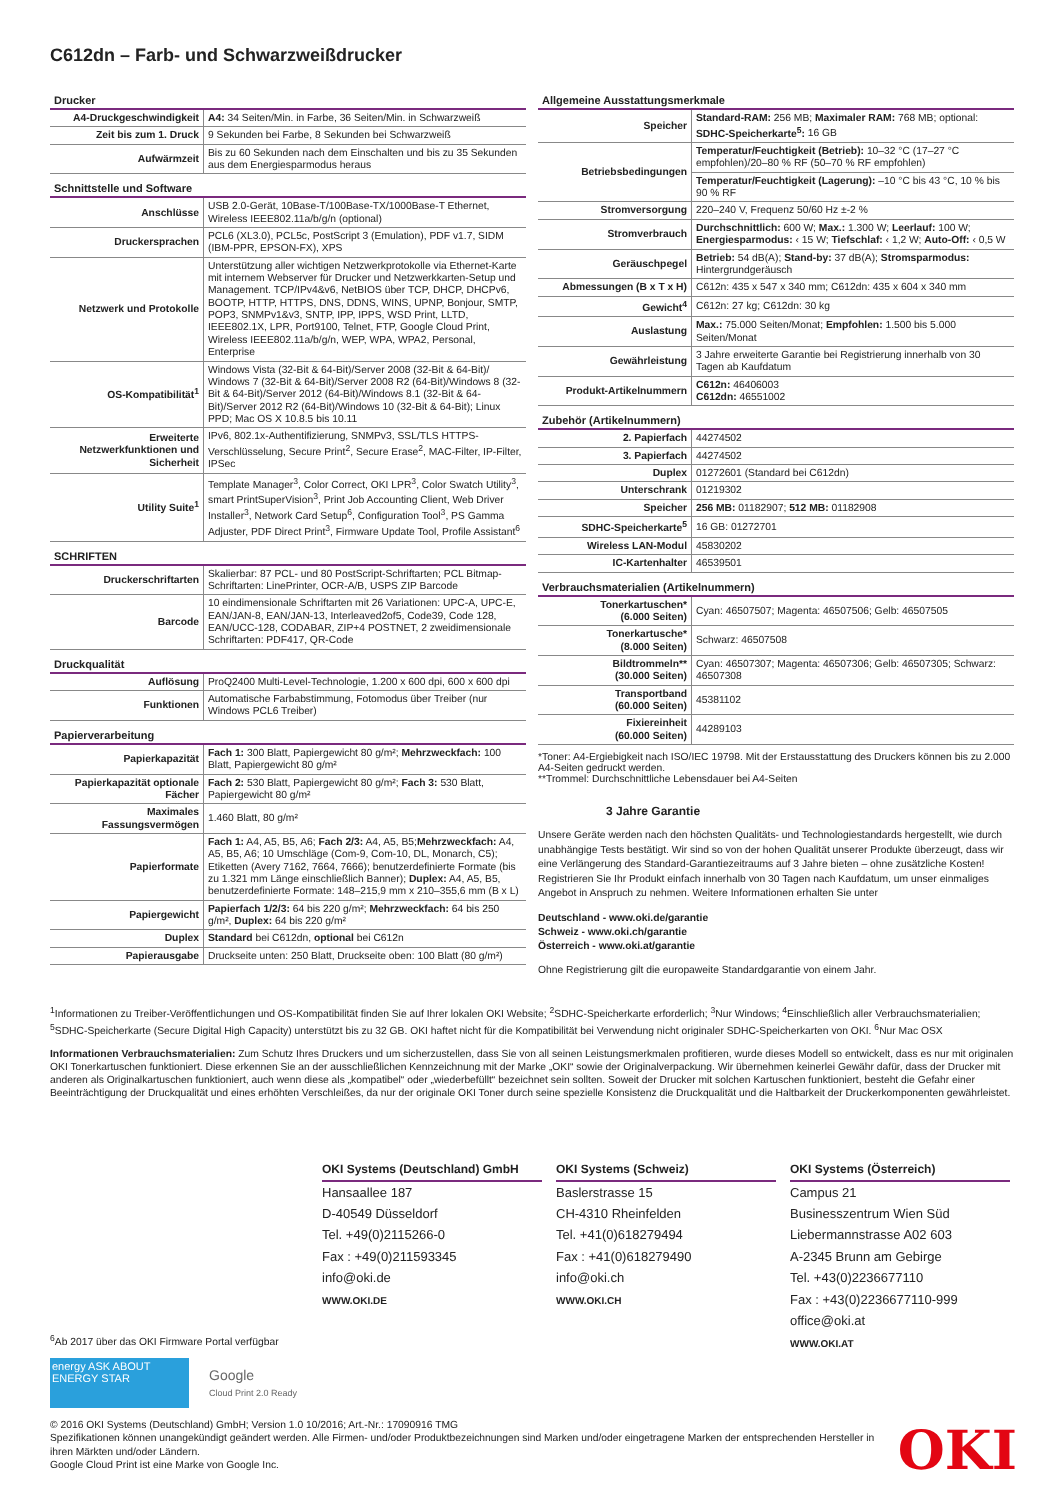C612dn – Farb- und Schwarzweißdrucker
Drucker
| A4-Druckgeschwindigkeit | A4: 34 Seiten/Min. in Farbe, 36 Seiten/Min. in Schwarzweiß |
| Zeit bis zum 1. Druck | 9 Sekunden bei Farbe, 8 Sekunden bei Schwarzweiß |
| Aufwärmzeit | Bis zu 60 Sekunden nach dem Einschalten und bis zu 35 Sekunden aus dem Energiesparmodus heraus |
Schnittstelle und Software
| Anschlüsse | USB 2.0-Gerät, 10Base-T/100Base-TX/1000Base-T Ethernet, Wireless IEEE802.11a/b/g/n (optional) |
| Druckersprachen | PCL6 (XL3.0), PCL5c, PostScript 3 (Emulation), PDF v1.7, SIDM (IBM-PPR, EPSON-FX), XPS |
| Netzwerk und Protokolle | Unterstützung aller wichtigen Netzwerkprotokolle via Ethernet-Karte mit internem Webserver für Drucker und Netzwerkkarten-Setup und Management. TCP/IPv4&v6, NetBIOS über TCP, DHCP, DHCPv6, BOOTP, HTTP, HTTPS, DNS, DDNS, WINS, UPNP, Bonjour, SMTP, POP3, SNMPv1&v3, SNTP, IPP, IPPS, WSD Print, LLTD, IEEE802.1X, LPR, Port9100, Telnet, FTP, Google Cloud Print, Wireless IEEE802.11a/b/g/n, WEP, WPA, WPA2, Personal, Enterprise |
| OS-Kompatibilität<sup>1</sup> | Windows Vista (32-Bit & 64-Bit)/Server 2008 (32-Bit & 64-Bit)/ Windows 7 (32-Bit & 64-Bit)/Server 2008 R2 (64-Bit)/Windows 8 (32-Bit & 64-Bit)/Server 2012 (64-Bit)/Windows 8.1 (32-Bit & 64-Bit)/Server 2012 R2 (64-Bit)/Windows 10 (32-Bit & 64-Bit); Linux PPD; Mac OS X 10.8.5 bis 10.11 |
| Erweiterte Netzwerkfunktionen und Sicherheit | IPv6, 802.1x-Authentifizierung, SNMPv3, SSL/TLS HTTPS-Verschlüsselung, Secure Print<sup>2</sup>, Secure Erase<sup>2</sup>, MAC-Filter, IP-Filter, IPSec |
| Utility Suite<sup>1</sup> | Template Manager<sup>3</sup>, Color Correct, OKI LPR<sup>3</sup>, Color Swatch Utility<sup>3</sup>, smart PrintSuperVision<sup>3</sup>, Print Job Accounting Client, Web Driver Installer<sup>3</sup>, Network Card Setup<sup>6</sup>, Configuration Tool<sup>3</sup>, PS Gamma Adjuster, PDF Direct Print<sup>3</sup>, Firmware Update Tool, Profile Assistant<sup>6</sup> |
SCHRIFTEN
| Druckerschriftarten | Skalierbar: 87 PCL- und 80 PostScript-Schriftarten; PCL Bitmap-Schriftarten: LinePrinter, OCR-A/B, USPS ZIP Barcode |
| Barcode | 10 eindimensionale Schriftarten mit 26 Variationen: UPC-A, UPC-E, EAN/JAN-8, EAN/JAN-13, Interleaved2of5, Code39, Code 128, EAN/UCC-128, CODABAR, ZIP+4 POSTNET, 2 zweidimensionale Schriftarten: PDF417, QR-Code |
Druckqualität
| Auflösung | ProQ2400 Multi-Level-Technologie, 1.200 x 600 dpi, 600 x 600 dpi |
| Funktionen | Automatische Farbabstimmung, Fotomodus über Treiber (nur Windows PCL6 Treiber) |
Papierverarbeitung
| Papierkapazität | Fach 1: 300 Blatt, Papiergewicht 80 g/m²; Mehrzweckfach: 100 Blatt, Papiergewicht 80 g/m² |
| Papierkapazität optionale Fächer | Fach 2: 530 Blatt, Papiergewicht 80 g/m²; Fach 3: 530 Blatt, Papiergewicht 80 g/m² |
| Maximales Fassungsvermögen | 1.460 Blatt, 80 g/m² |
| Papierformate | Fach 1: A4, A5, B5, A6; Fach 2/3: A4, A5, B5; Mehrzweckfach: A4, A5, B5, A6; 10 Umschläge (Com-9, Com-10, DL, Monarch, C5); Etiketten (Avery 7162, 7664, 7666); benutzerdefinierte Formate (bis zu 1.321 mm Länge einschließlich Banner); Duplex: A4, A5, B5, benutzerdefinierte Formate: 148–215,9 mm x 210–355,6 mm (B x L) |
| Papiergewicht | Papierfach 1/2/3: 64 bis 220 g/m²; Mehrzweckfach: 64 bis 250 g/m², Duplex: 64 bis 220 g/m² |
| Duplex | Standard bei C612dn, optional bei C612n |
| Papierausgabe | Druckseite unten: 250 Blatt, Druckseite oben: 100 Blatt (80 g/m²) |
Allgemeine Ausstattungsmerkmale
| Speicher | Standard-RAM: 256 MB; Maximaler RAM: 768 MB; optional: SDHC-Speicherkarte<sup>5</sup>: 16 GB |
| Betriebsbedingungen | Temperatur/Feuchtigkeit (Betrieb): 10–32 °C (17–27 °C empfohlen)/20–80 % RF (50–70 % RF empfohlen) |
| | Temperatur/Feuchtigkeit (Lagerung): –10 °C bis 43 °C, 10 % bis 90 % RF |
| Stromversorgung | 220–240 V, Frequenz 50/60 Hz ±-2 % |
| Stromverbrauch | Durchschnittlich: 600 W; Max.: 1.300 W; Leerlauf: 100 W; Energiesparmodus: ‹ 15 W; Tiefschlaf: ‹ 1,2 W; Auto-Off: ‹ 0,5 W |
| Geräuschpegel | Betrieb: 54 dB(A); Stand-by: 37 dB(A); Stromsparmodus: Hintergrundgeräusch |
| Abmessungen (B x T x H) | C612n: 435 x 547 x 340 mm; C612dn: 435 x 604 x 340 mm |
| Gewicht<sup>4</sup> | C612n: 27 kg; C612dn: 30 kg |
| Auslastung | Max.: 75.000 Seiten/Monat; Empfohlen: 1.500 bis 5.000 Seiten/Monat |
| Gewährleistung | 3 Jahre erweiterte Garantie bei Registrierung innerhalb von 30 Tagen ab Kaufdatum |
| Produkt-Artikelnummern | C612n: 46406003 C612dn: 46551002 |
Zubehör (Artikelnummern)
| 2. Papierfach | 44274502 |
| 3. Papierfach | 44274502 |
| Duplex | 01272601 (Standard bei C612dn) |
| Unterschrank | 01219302 |
| Speicher | 256 MB: 01182907; 512 MB: 01182908 |
| SDHC-Speicherkarte<sup>5</sup> | 16 GB: 01272701 |
| Wireless LAN-Modul | 45830202 |
| IC-Kartenhalter | 46539501 |
Verbrauchsmaterialien (Artikelnummern)
| Tonerkartuschen* (6.000 Seiten) | Cyan: 46507507; Magenta: 46507506; Gelb: 46507505 |
| Tonerkartusche* (8.000 Seiten) | Schwarz: 46507508 |
| Bildtrommeln** (30.000 Seiten) | Cyan: 46507307; Magenta: 46507306; Gelb: 46507305; Schwarz: 46507308 |
| Transportband (60.000 Seiten) | 45381102 |
| Fixiereinheit (60.000 Seiten) | 44289103 |
*Toner: A4-Ergiebigkeit nach ISO/IEC 19798. Mit der Erstausstattung des Druckers können bis zu 2.000 A4-Seiten gedruckt werden.
**Trommel: Durchschnittliche Lebensdauer bei A4-Seiten
3 Jahre Garantie
Unsere Geräte werden nach den höchsten Qualitäts- und Technologiestandards hergestellt, wie durch unabhängige Tests bestätigt. Wir sind so von der hohen Qualität unserer Produkte überzeugt, dass wir eine Verlängerung des Standard-Garantiezeitraums auf 3 Jahre bieten – ohne zusätzliche Kosten! Registrieren Sie Ihr Produkt einfach innerhalb von 30 Tagen nach Kaufdatum, um unser einmaliges Angebot in Anspruch zu nehmen. Weitere Informationen erhalten Sie unter
Deutschland - www.oki.de/garantie
Schweiz - www.oki.ch/garantie
Österreich - www.oki.at/garantie
Ohne Registrierung gilt die europaweite Standardgarantie von einem Jahr.
<sup>1</sup> Informationen zu Treiber-Veröffentlichungen und OS-Kompatibilität finden Sie auf Ihrer lokalen OKI Website; <sup>2</sup>SDHC-Speicherkarte erforderlich; <sup>3</sup>Nur Windows; <sup>4</sup>Einschließlich aller Verbrauchsmaterialien; <sup>5</sup>SDHC-Speicherkarte (Secure Digital High Capacity) unterstützt bis zu 32 GB. OKI haftet nicht für die Kompatibilität bei Verwendung nicht originaler SDHC-Speicherkarten von OKI. <sup>6</sup>Nur Mac OSX
Informationen Verbrauchsmaterialien: Zum Schutz Ihres Druckers und um sicherzustellen, dass Sie von all seinen Leistungsmerkmalen profitieren, wurde dieses Modell so entwickelt, dass es nur mit originalen OKI Tonerkartuschen funktioniert. Diese erkennen Sie an der ausschließlichen Kennzeichnung mit der Marke „OKI“ sowie der Originalverpackung. Wir übernehmen keinerlei Gewähr dafür, dass der Drucker mit anderen als Originalkartuschen funktioniert, auch wenn diese als „kompatibel“ oder „wiederbefüllt“ bezeichnet sein sollten. Soweit der Drucker mit solchen Kartuschen funktioniert, besteht die Gefahr einer Beeinträchtigung der Druckqualität und eines erhöhten Verschleißes, da nur der originale OKI Toner durch seine spezielle Konsistenz die Druckqualität und die Haltbarkeit der Druckerkomponenten gewährleistet.
OKI Systems (Deutschland) GmbH
Hansaallee 187
D-40549 Düsseldorf
Tel. +49(0)2115266-0
Fax : +49(0)211593345
info@oki.de
WWW.OKI.DE
OKI Systems (Schweiz)
Baslerstrasse 15
CH-4310 Rheinfelden
Tel. +41(0)618279494
Fax : +41(0)618279490
info@oki.ch
WWW.OKI.CH
OKI Systems (Österreich)
Campus 21
Businesszentrum Wien Süd
Liebermannstrasse A02 603
A-2345 Brunn am Gebirge
Tel. +43(0)2236677110
Fax : +43(0)2236677110-999
office@oki.at
WWW.OKI.AT
<sup>6</sup> Ab 2017 über das OKI Firmware Portal verfügbar
energy ASK ABOUT ENERGY STAR
Google
Cloud Print 2.0 Ready
© 2016 OKI Systems (Deutschland) GmbH; Version 1.0 10/2016; Art.-Nr.: 17090916 TMG
Spezifikationen können unangekündigt geändert werden. Alle Firmen- und/oder Produktbezeichnungen sind Marken und/oder eingetragene Marken der entsprechenden Hersteller in ihren Märkten und/oder Ländern.
Google Cloud Print ist eine Marke von Google Inc.
OKI